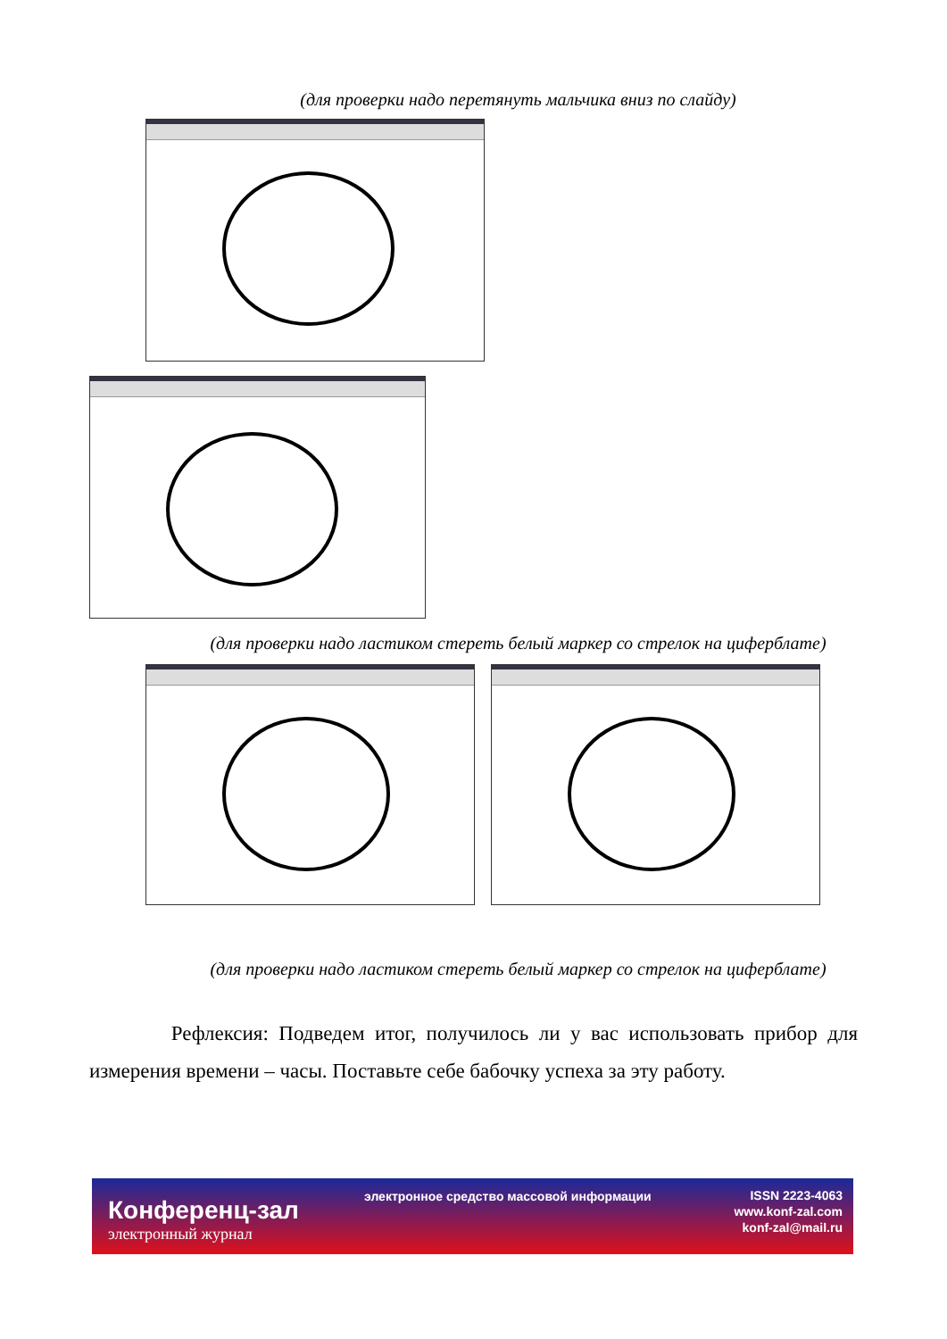(для проверки надо перетянуть мальчика вниз по слайду)
(для проверки надо ластиком стереть белый маркер со стрелок на циферблате)
(для проверки надо ластиком стереть белый маркер со стрелок на циферблате)
Рефлексия: Подведем итог, получилось ли у вас использовать прибор для измерения времени – часы. Поставьте себе бабочку успеха за эту работу.
Конференц-зал
электронный журнал
электронное средство массовой информации
ISSN 2223-4063
www.konf-zal.com
konf-zal@mail.ru